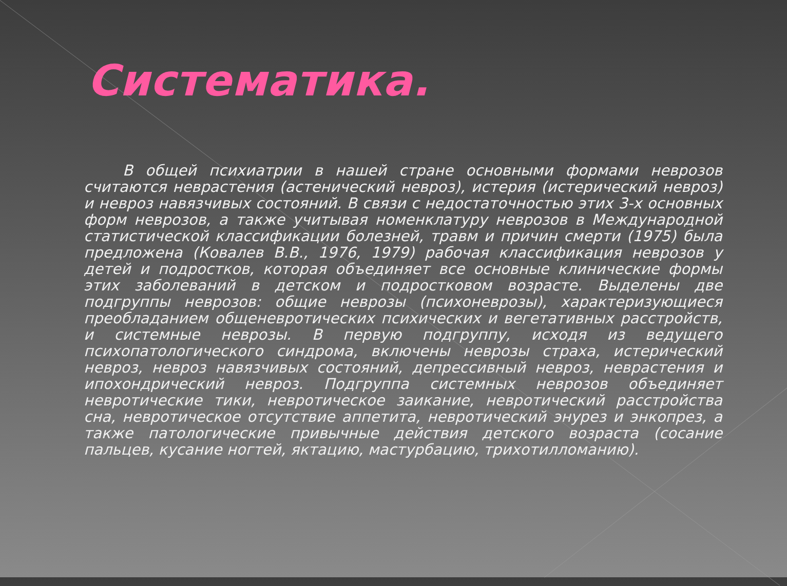Систематика.
В общей психиатрии в нашей стране основными формами неврозов считаются неврастения (астенический невроз), истерия (истерический невроз) и невроз навязчивых состояний. В связи с недостаточностью этих 3-х основных форм неврозов, а также учитывая номенклатуру неврозов в Международной статистической классификации болезней, травм и причин смерти (1975) была предложена (Ковалев В.В., 1976, 1979) рабочая классификация неврозов у детей и подростков, которая объединяет все основные клинические формы этих заболеваний в детском и подростковом возрасте. Выделены две подгруппы неврозов: общие неврозы (психоневрозы), характеризующиеся преобладанием общеневротических психических и вегетативных расстройств, и системные неврозы. В первую подгруппу, исходя из ведущего психопатологического синдрома, включены неврозы страха, истерический невроз, невроз навязчивых состояний, депрессивный невроз, неврастения и ипохондрический невроз. Подгруппа системных неврозов объединяет невротические тики, невротическое заикание, невротический расстройства сна, невротическое отсутствие аппетита, невротический энурез и энкопрез, а также патологические привычные действия детского возраста (сосание пальцев, кусание ногтей, яктацию, мастурбацию, трихотилломанию).